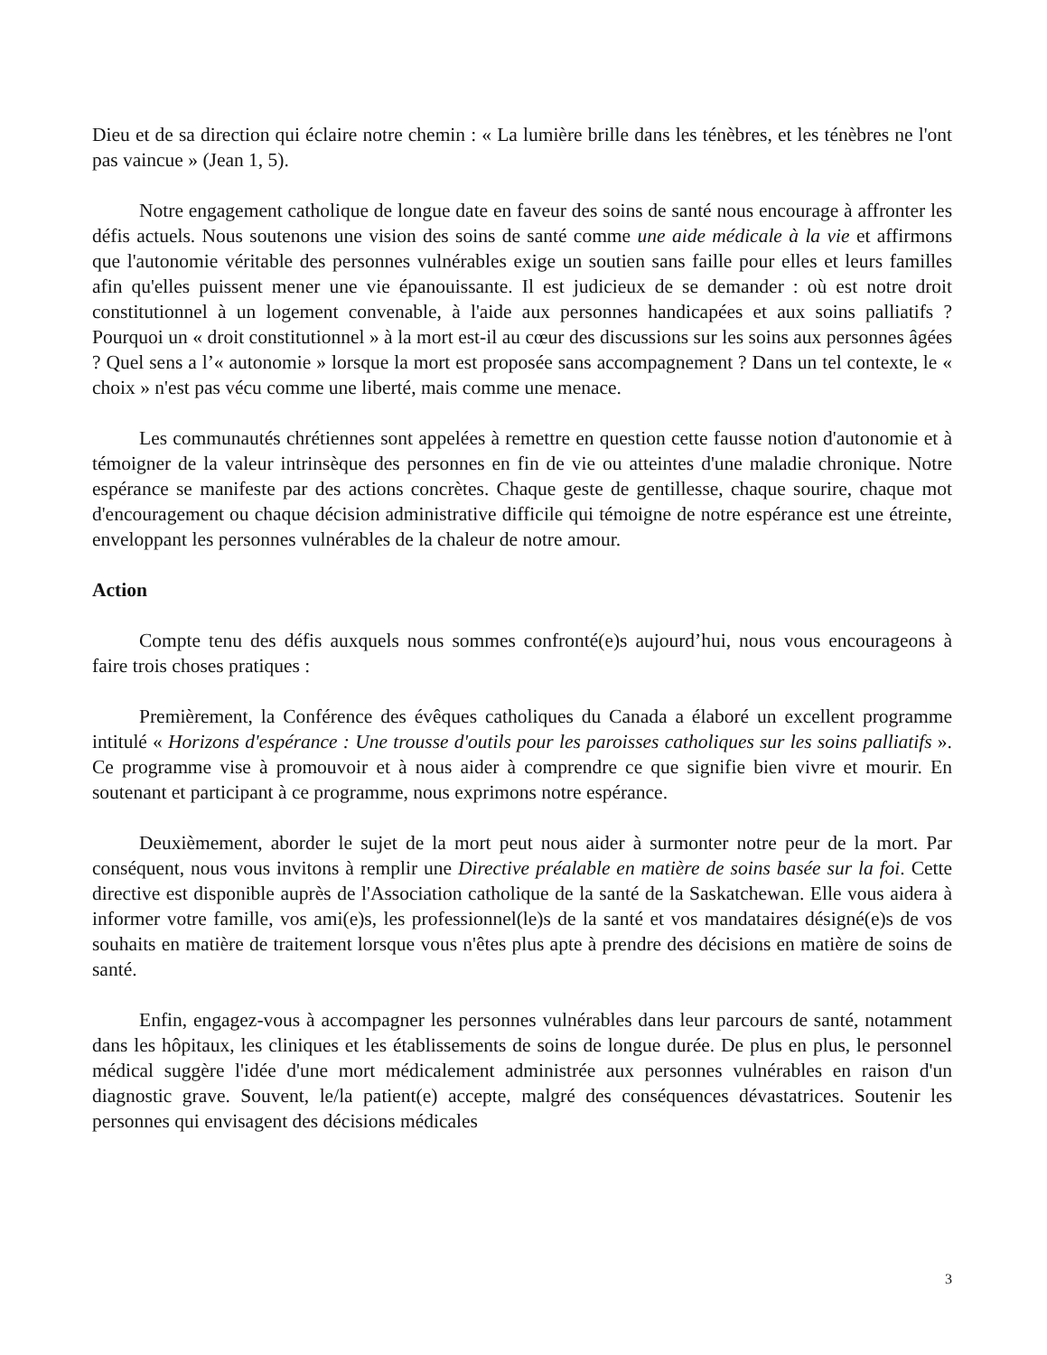Dieu et de sa direction qui éclaire notre chemin : « La lumière brille dans les ténèbres, et les ténèbres ne l'ont pas vaincue » (Jean 1, 5).
Notre engagement catholique de longue date en faveur des soins de santé nous encourage à affronter les défis actuels. Nous soutenons une vision des soins de santé comme une aide médicale à la vie et affirmons que l'autonomie véritable des personnes vulnérables exige un soutien sans faille pour elles et leurs familles afin qu'elles puissent mener une vie épanouissante. Il est judicieux de se demander : où est notre droit constitutionnel à un logement convenable, à l'aide aux personnes handicapées et aux soins palliatifs ? Pourquoi un « droit constitutionnel » à la mort est-il au cœur des discussions sur les soins aux personnes âgées ? Quel sens a l’« autonomie » lorsque la mort est proposée sans accompagnement ? Dans un tel contexte, le « choix » n'est pas vécu comme une liberté, mais comme une menace.
Les communautés chrétiennes sont appelées à remettre en question cette fausse notion d'autonomie et à témoigner de la valeur intrinsèque des personnes en fin de vie ou atteintes d'une maladie chronique. Notre espérance se manifeste par des actions concrètes. Chaque geste de gentillesse, chaque sourire, chaque mot d'encouragement ou chaque décision administrative difficile qui témoigne de notre espérance est une étreinte, enveloppant les personnes vulnérables de la chaleur de notre amour.
Action
Compte tenu des défis auxquels nous sommes confronté(e)s aujourd’hui, nous vous encourageons à faire trois choses pratiques :
Premièrement, la Conférence des évêques catholiques du Canada a élaboré un excellent programme intitulé « Horizons d'espérance : Une trousse d'outils pour les paroisses catholiques sur les soins palliatifs ». Ce programme vise à promouvoir et à nous aider à comprendre ce que signifie bien vivre et mourir. En soutenant et participant à ce programme, nous exprimons notre espérance.
Deuxièmement, aborder le sujet de la mort peut nous aider à surmonter notre peur de la mort. Par conséquent, nous vous invitons à remplir une Directive préalable en matière de soins basée sur la foi. Cette directive est disponible auprès de l'Association catholique de la santé de la Saskatchewan. Elle vous aidera à informer votre famille, vos ami(e)s, les professionnel(le)s de la santé et vos mandataires désigné(e)s de vos souhaits en matière de traitement lorsque vous n'êtes plus apte à prendre des décisions en matière de soins de santé.
Enfin, engagez-vous à accompagner les personnes vulnérables dans leur parcours de santé, notamment dans les hôpitaux, les cliniques et les établissements de soins de longue durée. De plus en plus, le personnel médical suggère l'idée d'une mort médicalement administrée aux personnes vulnérables en raison d'un diagnostic grave. Souvent, le/la patient(e) accepte, malgré des conséquences dévastatrices. Soutenir les personnes qui envisagent des décisions médicales
3